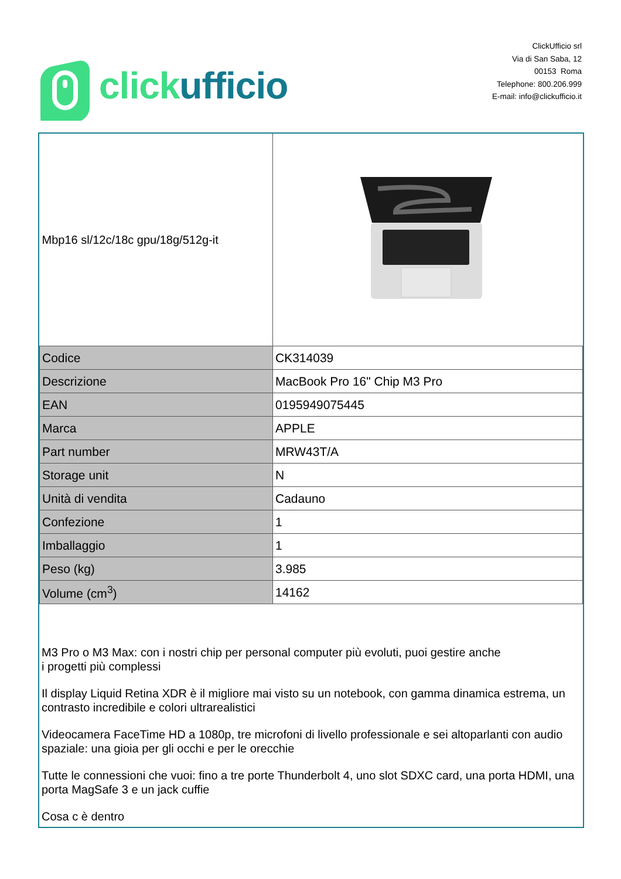click ufficio
ClickUfficio srl
Via di San Saba, 12
00153 Roma
Telephone: 800.206.999
E-mail: info@clickufficio.it
| Mbp16 sl/12c/18c gpu/18g/512g-it | |
| Codice | CK314039 |
| Descrizione | MacBook Pro 16" Chip M3 Pro |
| EAN | 0195949075445 |
| Marca | APPLE |
| Part number | MRW43T/A |
| Storage unit | N |
| Unità di vendita | Cadauno |
| Confezione | 1 |
| Imballaggio | 1 |
| Peso (kg) | 3.985 |
| Volume (cm<sup>3</sup>) | 14162 |
M3 Pro o M3 Max: con i nostri chip per personal computer più evoluti, puoi gestire anche
i progetti più complessi
Il display Liquid Retina XDR è il migliore mai visto su un notebook, con gamma dinamica estrema, un contrasto incredibile e colori ultrarealistici
Videocamera FaceTime HD a 1080p, tre microfoni di livello professionale e sei altoparlanti con audio spaziale: una gioia per gli occhi e per le orecchie
Tutte le connessioni che vuoi: fino a tre porte Thunderbolt 4, uno slot SDXC card, una porta HDMI, una porta MagSafe 3 e un jack cuffie
Cosa c è dentro